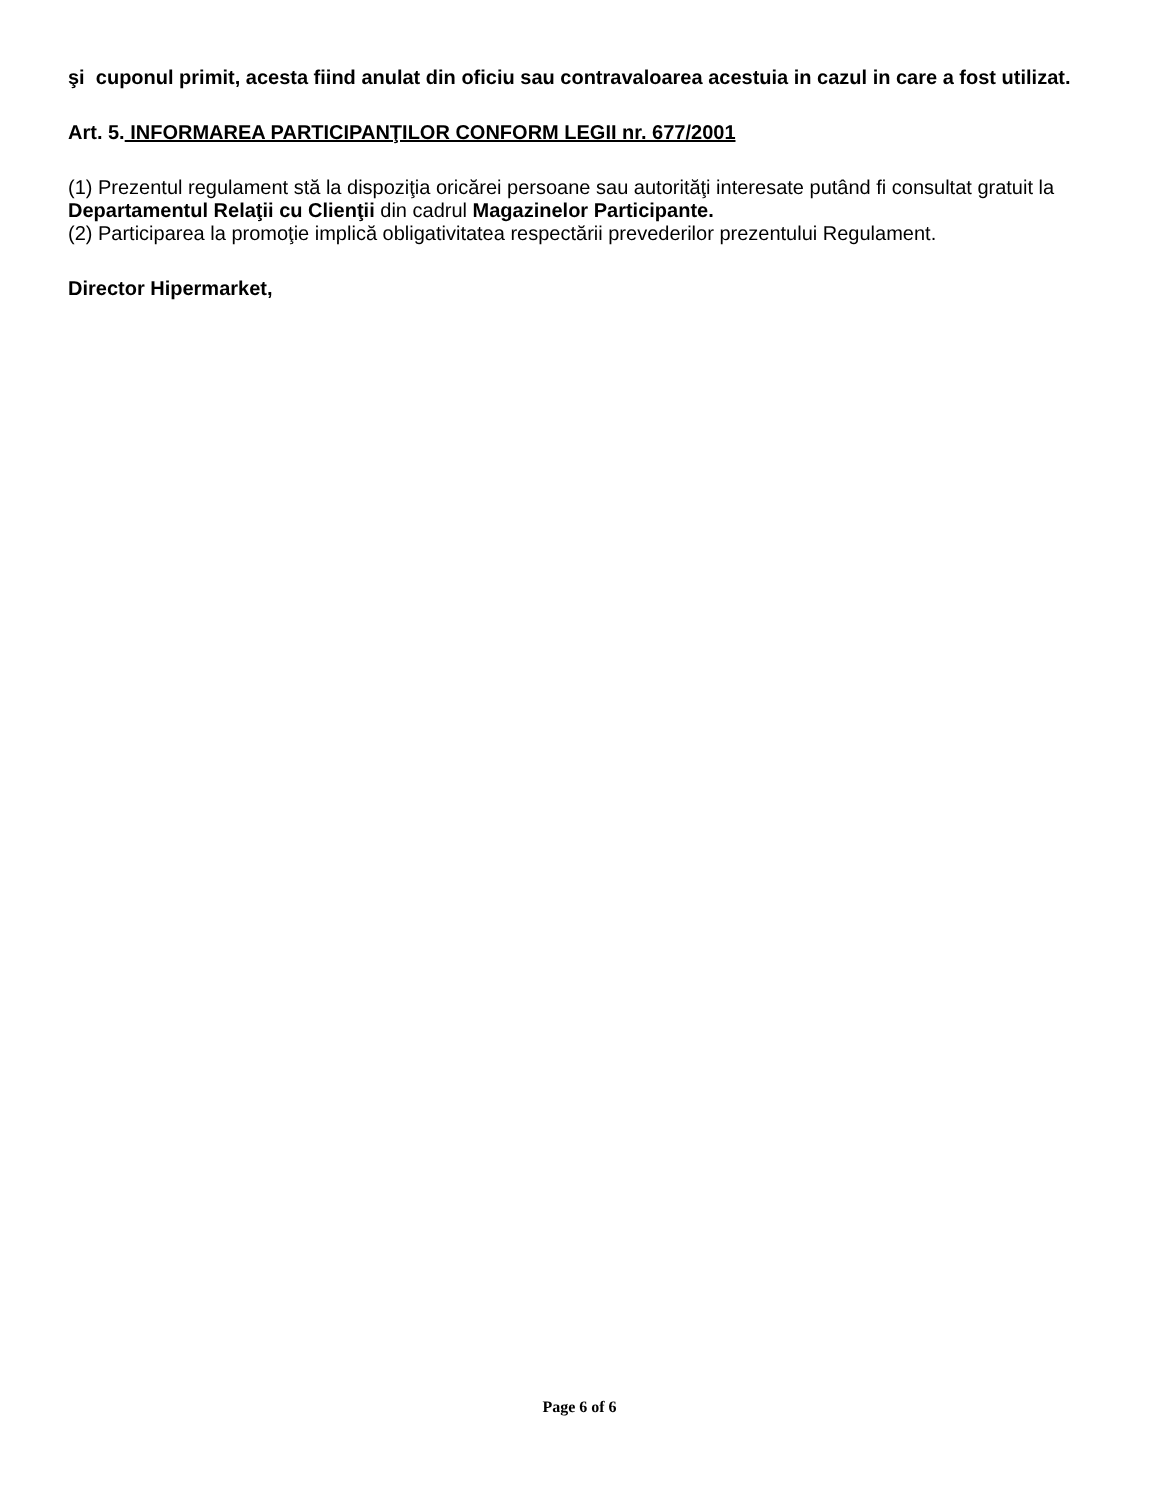şi cuponul primit, acesta fiind anulat din oficiu sau contravaloarea acestuia in cazul in care a fost utilizat.
Art. 5. INFORMAREA PARTICIPANŢILOR CONFORM LEGII nr. 677/2001
(1) Prezentul regulament stă la dispoziţia oricărei persoane sau autorităţi interesate putând fi consultat gratuit la Departamentul Relaţii cu Clienţii din cadrul Magazinelor Participante.
(2) Participarea la promoţie implică obligativitatea respectării prevederilor prezentului Regulament.
Director Hipermarket,
Page 6 of 6